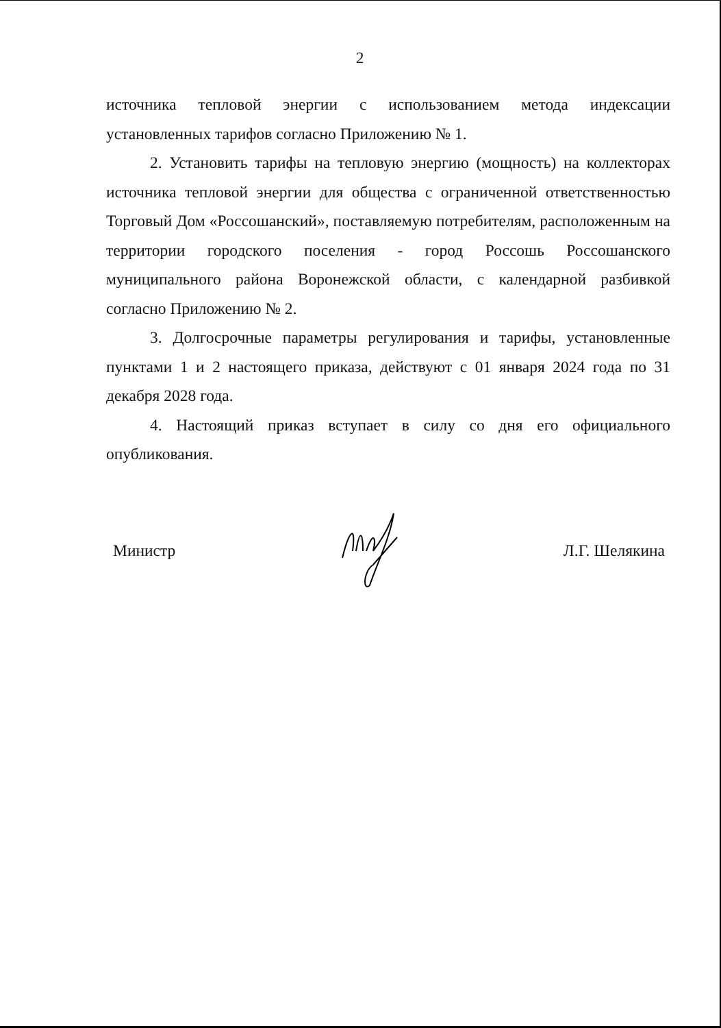2
источника тепловой энергии с использованием метода индексации установленных тарифов согласно Приложению № 1.
2. Установить тарифы на тепловую энергию (мощность) на коллекторах источника тепловой энергии для общества с ограниченной ответственностью Торговый Дом «Россошанский», поставляемую потребителям, расположенным на территории городского поселения - город Россошь Россошанского муниципального района Воронежской области, с календарной разбивкой согласно Приложению № 2.
3. Долгосрочные параметры регулирования и тарифы, установленные пунктами 1 и 2 настоящего приказа, действуют с 01 января 2024 года по 31 декабря 2028 года.
4. Настоящий приказ вступает в силу со дня его официального опубликования.
Министр Л.Г. Шелякина